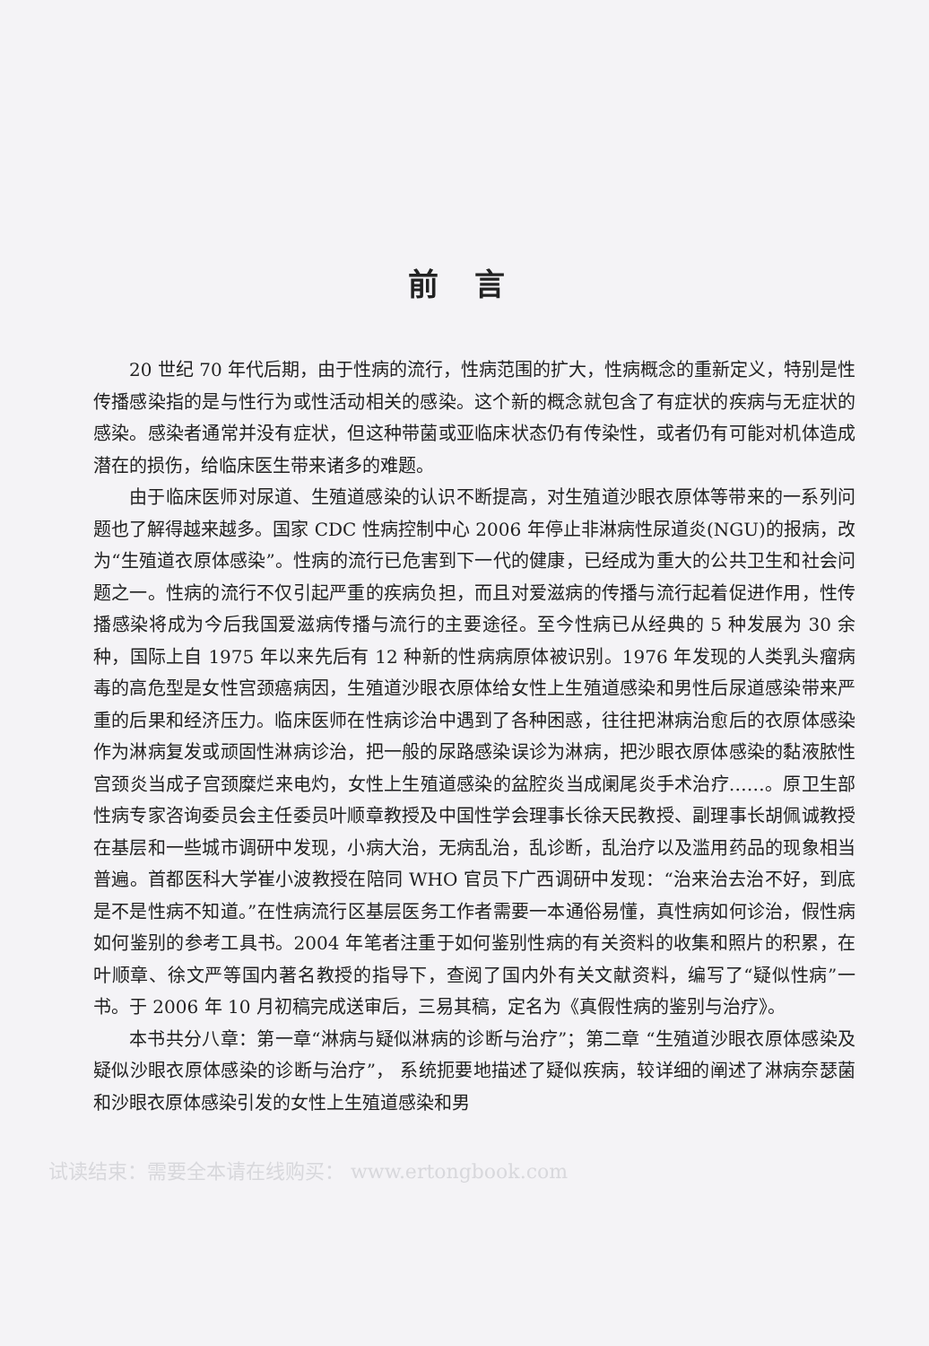前言
20 世纪 70 年代后期，由于性病的流行，性病范围的扩大，性病概念的重新定义，特别是性传播感染指的是与性行为或性活动相关的感染。这个新的概念就包含了有症状的疾病与无症状的感染。感染者通常并没有症状，但这种带菌或亚临床状态仍有传染性，或者仍有可能对机体造成潜在的损伤，给临床医生带来诸多的难题。
由于临床医师对尿道、生殖道感染的认识不断提高，对生殖道沙眼衣原体等带来的一系列问题也了解得越来越多。国家 CDC 性病控制中心 2006 年停止非淋病性尿道炎(NGU)的报病，改为“生殖道衣原体感染”。性病的流行已危害到下一代的健康，已经成为重大的公共卫生和社会问题之一。性病的流行不仅引起严重的疾病负担，而且对爱滋病的传播与流行起着促进作用，性传播感染将成为今后我国爱滋病传播与流行的主要途径。至今性病已从经典的 5 种发展为 30 余种，国际上自 1975 年以来先后有 12 种新的性病病原体被识别。1976 年发现的人类乳头瘤病毒的高危型是女性宫颈癌病因，生殖道沙眼衣原体给女性上生殖道感染和男性后尿道感染带来严重的后果和经济压力。临床医师在性病诊治中遇到了各种困惑，往往把淋病治愈后的衣原体感染作为淋病复发或顽固性淋病诊治，把一般的尿路感染误诊为淋病，把沙眼衣原体感染的黏液脓性宫颈炎当成子宫颈糜烂来电灼，女性上生殖道感染的盆腔炎当成阑尾炎手术治疗……。原卫生部性病专家咨询委员会主任委员叶顺章教授及中国性学会理事长徐天民教授、副理事长胡佩诚教授在基层和一些城市调研中发现，小病大治，无病乱治，乱诊断，乱治疗以及滥用药品的现象相当普遍。首都医科大学崔小波教授在陪同 WHO 官员下广西调研中发现：“治来治去治不好，到底是不是性病不知道。”在性病流行区基层医务工作者需要一本通俗易懂，真性病如何诊治，假性病如何鉴别的参考工具书。2004 年笔者注重于如何鉴别性病的有关资料的收集和照片的积累，在叶顺章、徐文严等国内著名教授的指导下，查阅了国内外有关文献资料，编写了“疑似性病”一书。于 2006 年 10 月初稿完成送审后，三易其稿，定名为《真假性病的鉴别与治疗》。
本书共分八章：第一章“淋病与疑似淋病的诊断与治疗”；第二章 “生殖道沙眼衣原体感染及疑似沙眼衣原体感染的诊断与治疗”， 系统扼要地描述了疑似疾病，较详细的阐述了淋病奈瑟菌和沙眼衣原体感染引发的女性上生殖道感染和男
试读结束：需要全本请在线购买： www.ertongbook.com